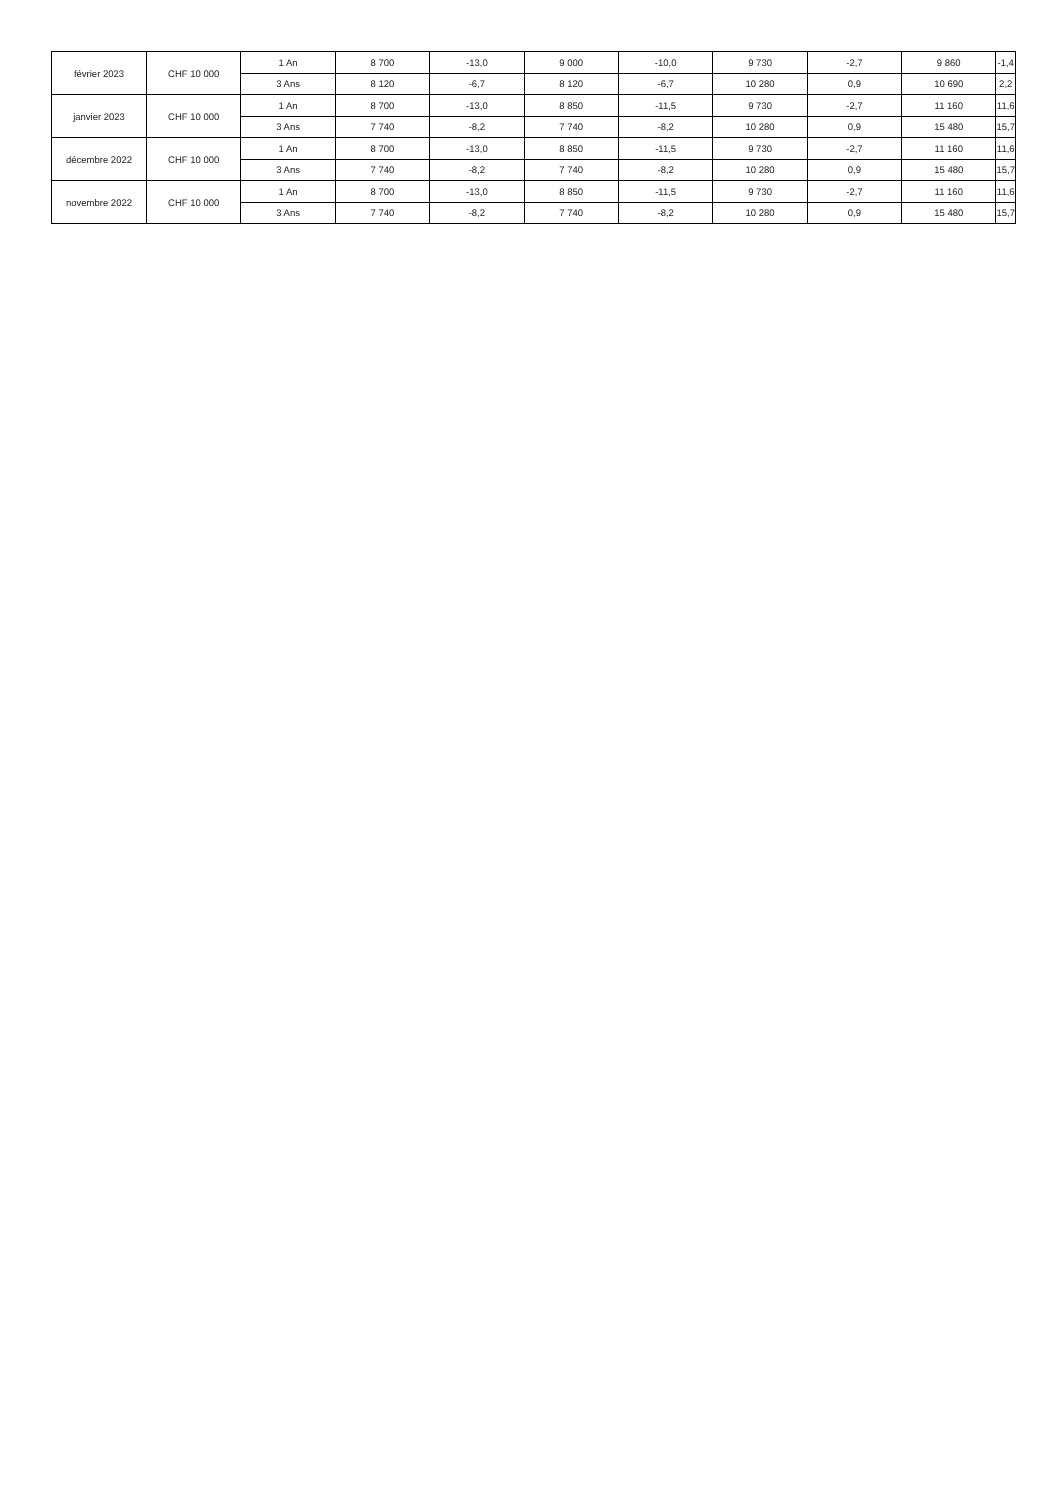| février 2023 | CHF 10 000 | 1 An | 8 700 | -13,0 | 9 000 | -10,0 | 9 730 | -2,7 | 9 860 | -1,4 |
| | | 3 Ans | 8 120 | -6,7 | 8 120 | -6,7 | 10 280 | 0,9 | 10 690 | 2,2 |
| janvier 2023 | CHF 10 000 | 1 An | 8 700 | -13,0 | 8 850 | -11,5 | 9 730 | -2,7 | 11 160 | 11,6 |
| | | 3 Ans | 7 740 | -8,2 | 7 740 | -8,2 | 10 280 | 0,9 | 15 480 | 15,7 |
| décembre 2022 | CHF 10 000 | 1 An | 8 700 | -13,0 | 8 850 | -11,5 | 9 730 | -2,7 | 11 160 | 11,6 |
| | | 3 Ans | 7 740 | -8,2 | 7 740 | -8,2 | 10 280 | 0,9 | 15 480 | 15,7 |
| novembre 2022 | CHF 10 000 | 1 An | 8 700 | -13,0 | 8 850 | -11,5 | 9 730 | -2,7 | 11 160 | 11,6 |
| | | 3 Ans | 7 740 | -8,2 | 7 740 | -8,2 | 10 280 | 0,9 | 15 480 | 15,7 |